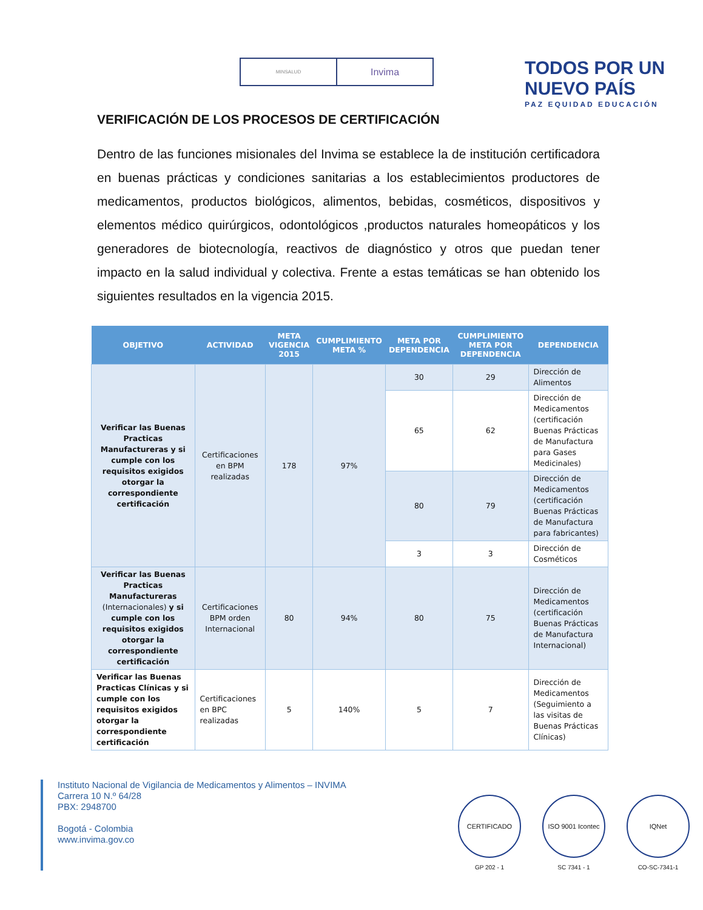MINSALUD
Invima
TODOS POR UN
NUEVO PAÍS
PAZ EQUIDAD EDUCACIÓN
VERIFICACIÓN DE LOS PROCESOS DE CERTIFICACIÓN
Dentro de las funciones misionales del Invima se establece la de institución certificadora en buenas prácticas y condiciones sanitarias a los establecimientos productores de medicamentos, productos biológicos, alimentos, bebidas, cosméticos, dispositivos y elementos médico quirúrgicos, odontológicos ,productos naturales homeopáticos y los generadores de biotecnología, reactivos de diagnóstico y otros que puedan tener impacto en la salud individual y colectiva. Frente a estas temáticas se han obtenido los siguientes resultados en la vigencia 2015.
| OBJETIVO | ACTIVIDAD | META VIGENCIA 2015 | CUMPLIMIENTO META % | META POR DEPENDENCIA | CUMPLIMIENTO META POR DEPENDENCIA | DEPENDENCIA |
| --- | --- | --- | --- | --- | --- | --- |
| Verificar las Buenas Practicas Manufactureras y si cumple con los requisitos exigidos otorgar la correspondiente certificación | Certificaciones en BPM realizadas | 178 | 97% | 30 | 29 | Dirección de Alimentos |
| | | | | 65 | 62 | Dirección de Medicamentos (certificación Buenas Prácticas de Manufactura para Gases Medicinales) |
| | | | | 80 | 79 | Dirección de Medicamentos (certificación Buenas Prácticas de Manufactura para fabricantes) |
| | | | | 3 | 3 | Dirección de Cosméticos |
| Verificar las Buenas Practicas Manufactureras (Internacionales) y si cumple con los requisitos exigidos otorgar la correspondiente certificación | Certificaciones BPM orden Internacional | 80 | 94% | 80 | 75 | Dirección de Medicamentos (certificación Buenas Prácticas de Manufactura Internacional) |
| Verificar las Buenas Practicas Clínicas y si cumple con los requisitos exigidos otorgar la correspondiente certificación | Certificaciones en BPC realizadas | 5 | 140% | 5 | 7 | Dirección de Medicamentos (Seguimiento a las visitas de Buenas Prácticas Clínicas) |
Instituto Nacional de Vigilancia de Medicamentos y Alimentos – INVIMA
Carrera 10 N.º 64/28
PBX: 2948700
Bogotá - Colombia
www.invima.gov.co
CERTIFICADO
GP 202 - 1
ISO 9001 Icontec
SC 7341 - 1
IQNet
CO-SC-7341-1